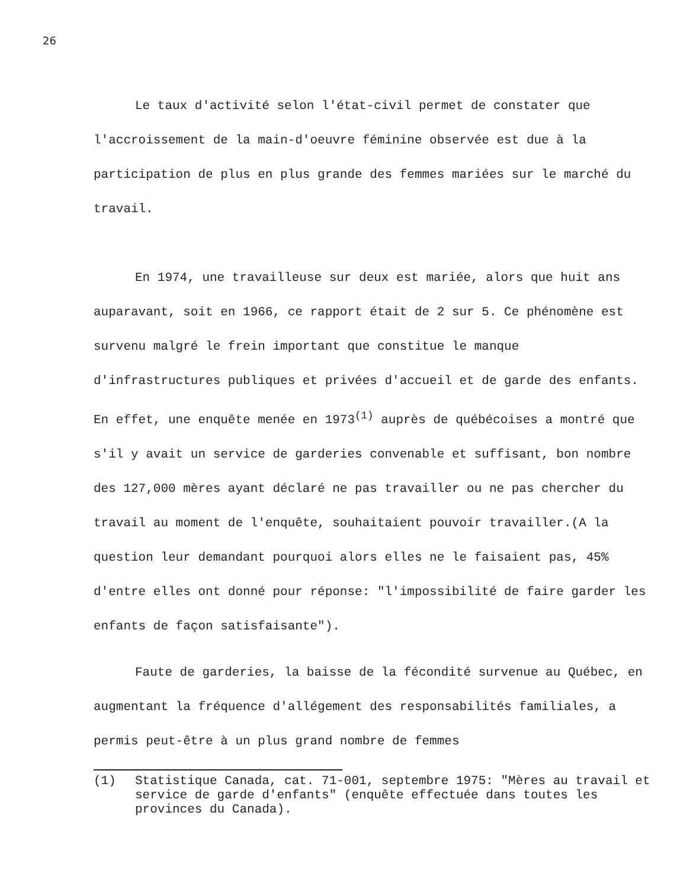26
Le taux d'activité selon l'état-civil permet de constater que l'accroissement de la main-d'oeuvre féminine observée est due à la participation de plus en plus grande des femmes mariées sur le marché du travail.
En 1974, une travailleuse sur deux est mariée, alors que huit ans auparavant, soit en 1966, ce rapport était de 2 sur 5. Ce phénomène est survenu malgré le frein important que constitue le manque d'infrastructures publiques et privées d'accueil et de garde des enfants. En effet, une enquête menée en 1973<sup>(1)</sup> auprès de québécoises a montré que s'il y avait un service de garderies convenable et suffisant, bon nombre des 127,000 mères ayant déclaré ne pas travailler ou ne pas chercher du travail au moment de l'enquête, souhaitaient pouvoir travailler.(A la question leur demandant pourquoi alors elles ne le faisaient pas, 45% d'entre elles ont donné pour réponse: "l'impossibilité de faire garder les enfants de façon satisfaisante").
Faute de garderies, la baisse de la fécondité survenue au Québec, en augmentant la fréquence d'allégement des responsabilités familiales, a permis peut-être à un plus grand nombre de femmes
(1) Statistique Canada, cat. 71-001, septembre 1975: "Mères au travail et service de garde d'enfants" (enquête effectuée dans toutes les provinces du Canada).